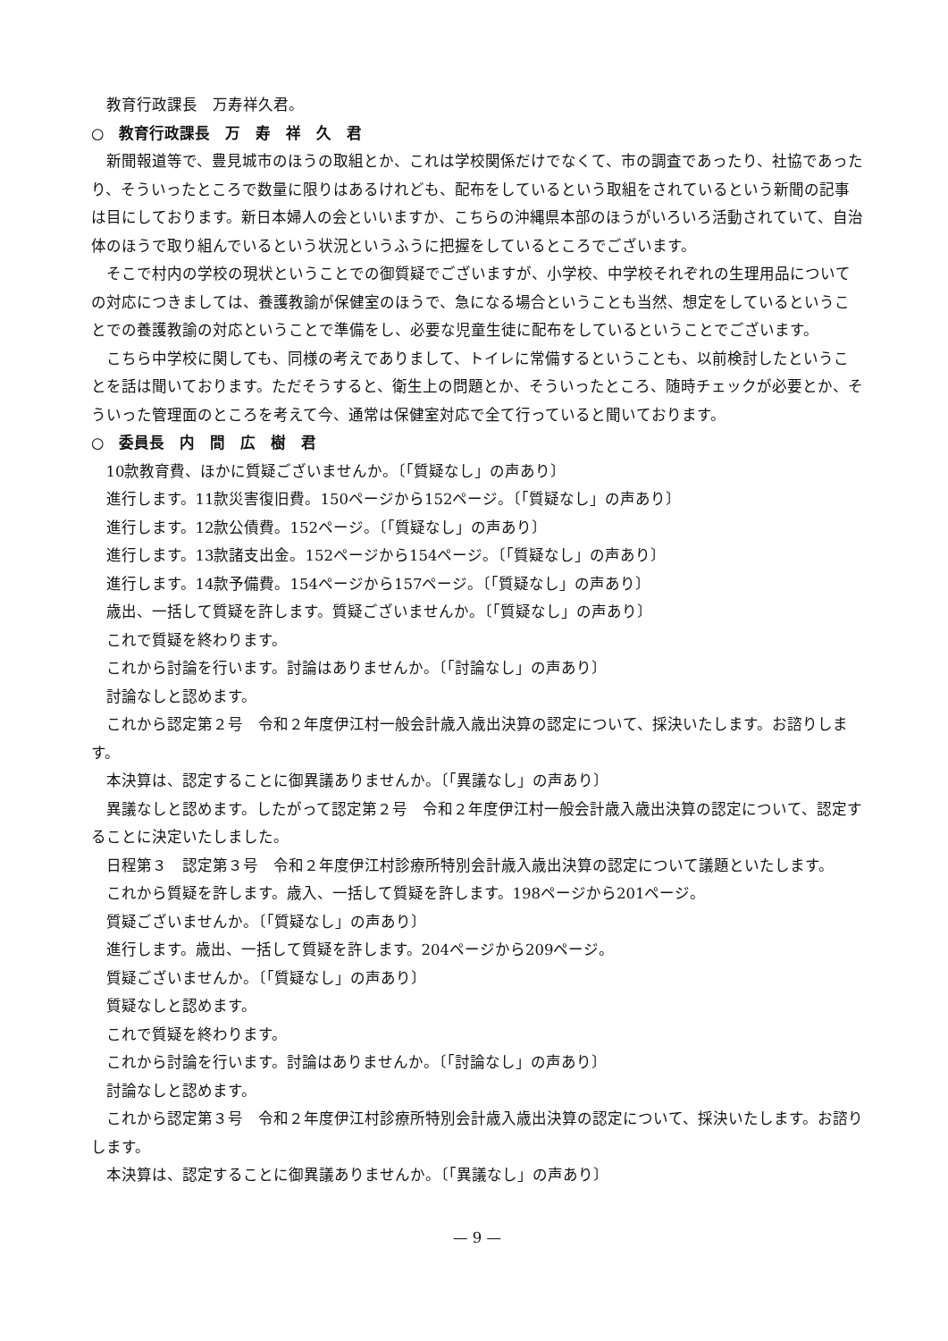教育行政課長　万寿祥久君。
○　教育行政課長　万　寿　祥　久　君
新聞報道等で、豊見城市のほうの取組とか、これは学校関係だけでなくて、市の調査であったり、社協であったり、そういったところで数量に限りはあるけれども、配布をしているという取組をされているという新聞の記事は目にしております。新日本婦人の会といいますか、こちらの沖縄県本部のほうがいろいろ活動されていて、自治体のほうで取り組んでいるという状況というふうに把握をしているところでございます。
そこで村内の学校の現状ということでの御質疑でございますが、小学校、中学校それぞれの生理用品についての対応につきましては、養護教諭が保健室のほうで、急になる場合ということも当然、想定をしているということでの養護教諭の対応ということで準備をし、必要な児童生徒に配布をしているということでございます。
こちら中学校に関しても、同様の考えでありまして、トイレに常備するということも、以前検討したということを話は聞いております。ただそうすると、衛生上の問題とか、そういったところ、随時チェックが必要とか、そういった管理面のところを考えて今、通常は保健室対応で全て行っていると聞いております。
○　委員長　内　間　広　樹　君
10款教育費、ほかに質疑ございませんか。〔「質疑なし」の声あり〕
進行します。11款災害復旧費。150ページから152ページ。〔「質疑なし」の声あり〕
進行します。12款公債費。152ページ。〔「質疑なし」の声あり〕
進行します。13款諸支出金。152ページから154ページ。〔「質疑なし」の声あり〕
進行します。14款予備費。154ページから157ページ。〔「質疑なし」の声あり〕
歳出、一括して質疑を許します。質疑ございませんか。〔「質疑なし」の声あり〕
これで質疑を終わります。
これから討論を行います。討論はありませんか。〔「討論なし」の声あり〕
討論なしと認めます。
これから認定第２号　令和２年度伊江村一般会計歳入歳出決算の認定について、採決いたします。お諮りします。
本決算は、認定することに御異議ありませんか。〔「異議なし」の声あり〕
異議なしと認めます。したがって認定第２号　令和２年度伊江村一般会計歳入歳出決算の認定について、認定することに決定いたしました。
日程第３　認定第３号　令和２年度伊江村診療所特別会計歳入歳出決算の認定について議題といたします。
これから質疑を許します。歳入、一括して質疑を許します。198ページから201ページ。
質疑ございませんか。〔「質疑なし」の声あり〕
進行します。歳出、一括して質疑を許します。204ページから209ページ。
質疑ございませんか。〔「質疑なし」の声あり〕
質疑なしと認めます。
これで質疑を終わります。
これから討論を行います。討論はありませんか。〔「討論なし」の声あり〕
討論なしと認めます。
これから認定第３号　令和２年度伊江村診療所特別会計歳入歳出決算の認定について、採決いたします。お諮りします。
本決算は、認定することに御異議ありませんか。〔「異議なし」の声あり〕
— 9 —